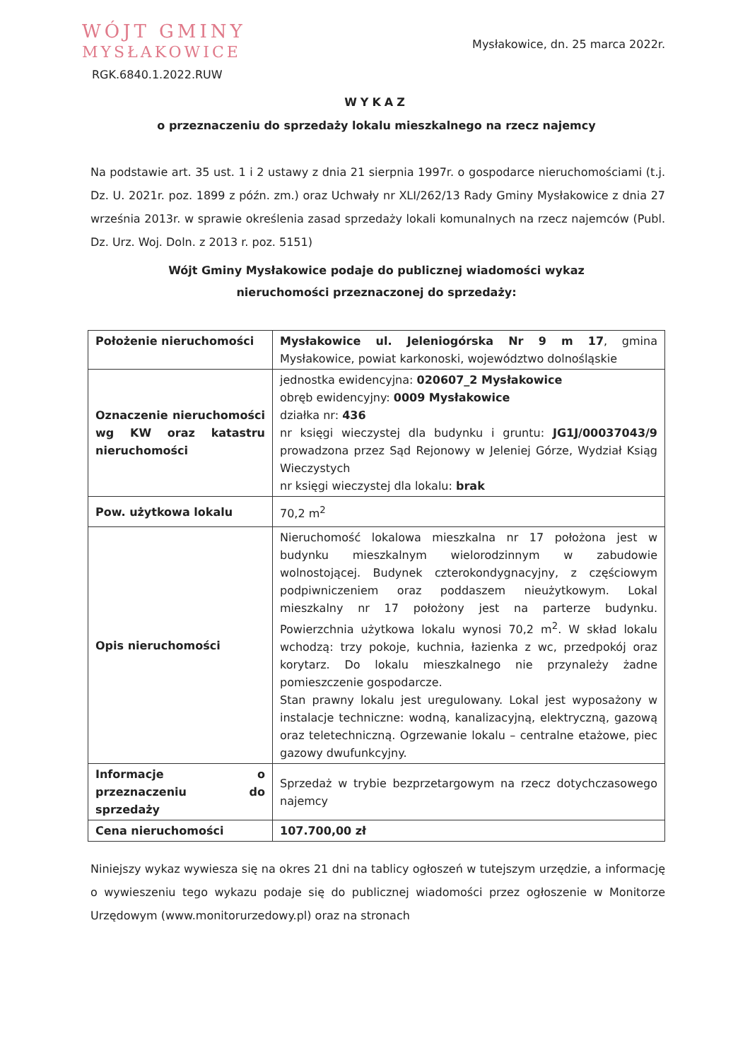WÓJT GMINY
MYSŁAKOWICE
Mysłakowice, dn. 25 marca 2022r.
RGK.6840.1.2022.RUW
WYKAZ
o przeznaczeniu do sprzedaży lokalu mieszkalnego na rzecz najemcy
Na podstawie art. 35 ust. 1 i 2 ustawy z dnia 21 sierpnia 1997r. o gospodarce nieruchomościami (t.j. Dz. U. 2021r. poz. 1899 z późn. zm.) oraz Uchwały nr XLI/262/13 Rady Gminy Mysłakowice z dnia 27 września 2013r. w sprawie określenia zasad sprzedaży lokali komunalnych na rzecz najemców (Publ. Dz. Urz. Woj. Doln. z 2013 r. poz. 5151)
Wójt Gminy Mysłakowice podaje do publicznej wiadomości wykaz
nieruchomości przeznaczonej do sprzedaży:
| Położenie nieruchomości | Mysłakowice ul. Jeleniogórska Nr 9 m 17 , gmina Mysłakowice, powiat karkonoski, województwo dolnośląskie |
| Oznaczenie nieruchomości wg KW oraz katastru nieruchomości | jednostka ewidencyjna: 020607_2 Mysłakowice obręb ewidencyjny: 0009 Mysłakowice działka nr: 436 nr księgi wieczystej dla budynku i gruntu: JG1J/00037043/9 prowadzona przez Sąd Rejonowy w Jeleniej Górze, Wydział Ksiąg Wieczystych nr księgi wieczystej dla lokalu: brak |
| Pow. użytkowa lokalu | 70,2 m<sup>2</sup> |
| Opis nieruchomości | Nieruchomość lokalowa mieszkalna nr 17 położona jest w budynku mieszkalnym wielorodzinnym w zabudowie wolnostojącej. Budynek czterokondygnacyjny, z częściowym podpiwniczeniem oraz poddaszem nieużytkowym. Lokal mieszkalny nr 17 położony jest na parterze budynku. Powierzchnia użytkowa lokalu wynosi 70,2 m<sup>2</sup>. W skład lokalu wchodzą: trzy pokoje, kuchnia, łazienka z wc, przedpokój oraz korytarz. Do lokalu mieszkalnego nie przynależy żadne pomieszczenie gospodarcze. Stan prawny lokalu jest uregulowany. Lokal jest wyposażony w instalacje techniczne: wodną, kanalizacyjną, elektryczną, gazową oraz teletechniczną. Ogrzewanie lokalu – centralne etażowe, piec gazowy dwufunkcyjny. |
| Informacje o przeznaczeniu do sprzedaży | Sprzedaż w trybie bezprzetargowym na rzecz dotychczasowego najemcy |
| Cena nieruchomości | 107.700,00 zł |
Niniejszy wykaz wywiesza się na okres 21 dni na tablicy ogłoszeń w tutejszym urzędzie, a informację o wywieszeniu tego wykazu podaje się do publicznej wiadomości przez ogłoszenie w Monitorze Urzędowym (www.monitorurzedowy.pl) oraz na stronach